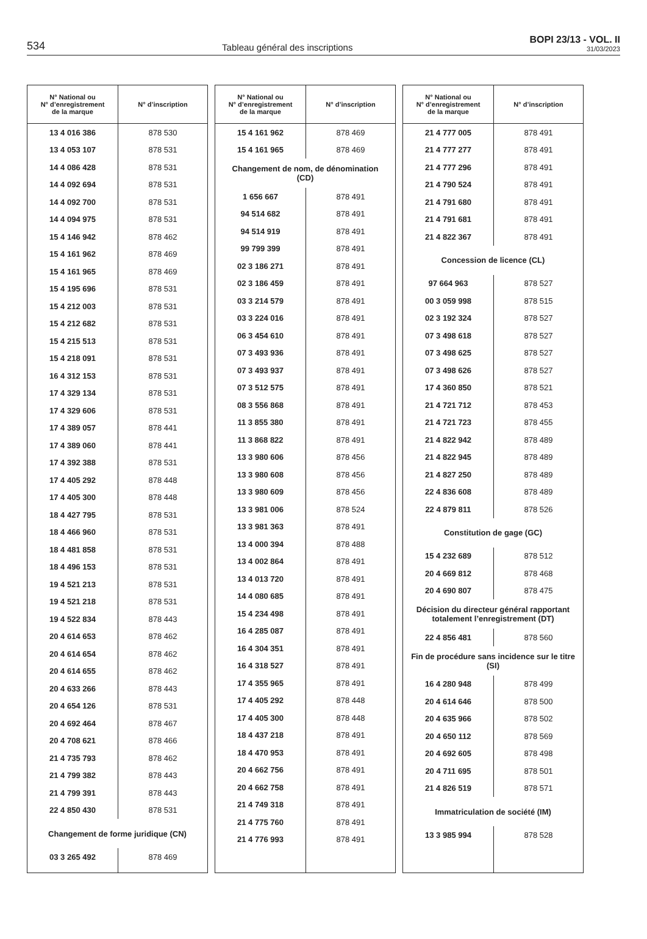534 Tableau général des inscriptions BOPI 23/13 - VOL. II
31/03/2023
| N° National ou N° d’enregistrement de la marque | N° d’inscription |
| --- | --- |
| 13 4 016 386 | 878 530 |
| 13 4 053 107 | 878 531 |
| 14 4 086 428 | 878 531 |
| 14 4 092 694 | 878 531 |
| 14 4 092 700 | 878 531 |
| 14 4 094 975 | 878 531 |
| 15 4 146 942 | 878 462 |
| 15 4 161 962 | 878 469 |
| 15 4 161 965 | 878 469 |
| 15 4 195 696 | 878 531 |
| 15 4 212 003 | 878 531 |
| 15 4 212 682 | 878 531 |
| 15 4 215 513 | 878 531 |
| 15 4 218 091 | 878 531 |
| 16 4 312 153 | 878 531 |
| 17 4 329 134 | 878 531 |
| 17 4 329 606 | 878 531 |
| 17 4 389 057 | 878 441 |
| 17 4 389 060 | 878 441 |
| 17 4 392 388 | 878 531 |
| 17 4 405 292 | 878 448 |
| 17 4 405 300 | 878 448 |
| 18 4 427 795 | 878 531 |
| 18 4 466 960 | 878 531 |
| 18 4 481 858 | 878 531 |
| 18 4 496 153 | 878 531 |
| 19 4 521 213 | 878 531 |
| 19 4 521 218 | 878 531 |
| 19 4 522 834 | 878 443 |
| 20 4 614 653 | 878 462 |
| 20 4 614 654 | 878 462 |
| 20 4 614 655 | 878 462 |
| 20 4 633 266 | 878 443 |
| 20 4 654 126 | 878 531 |
| 20 4 692 464 | 878 467 |
| 20 4 708 621 | 878 466 |
| 21 4 735 793 | 878 462 |
| 21 4 799 382 | 878 443 |
| 21 4 799 391 | 878 443 |
| 22 4 850 430 | 878 531 |
| Changement de forme juridique (CN) | |
| 03 3 265 492 | 878 469 |
| N° National ou N° d’enregistrement de la marque | N° d’inscription |
| --- | --- |
| 15 4 161 962 | 878 469 |
| 15 4 161 965 | 878 469 |
| Changement de nom, de dénomination (CD) | |
| 1 656 667 | 878 491 |
| 94 514 682 | 878 491 |
| 94 514 919 | 878 491 |
| 99 799 399 | 878 491 |
| 02 3 186 271 | 878 491 |
| 02 3 186 459 | 878 491 |
| 03 3 214 579 | 878 491 |
| 03 3 224 016 | 878 491 |
| 06 3 454 610 | 878 491 |
| 07 3 493 936 | 878 491 |
| 07 3 493 937 | 878 491 |
| 07 3 512 575 | 878 491 |
| 08 3 556 868 | 878 491 |
| 11 3 855 380 | 878 491 |
| 11 3 868 822 | 878 491 |
| 13 3 980 606 | 878 456 |
| 13 3 980 608 | 878 456 |
| 13 3 980 609 | 878 456 |
| 13 3 981 006 | 878 524 |
| 13 3 981 363 | 878 491 |
| 13 4 000 394 | 878 488 |
| 13 4 002 864 | 878 491 |
| 13 4 013 720 | 878 491 |
| 14 4 080 685 | 878 491 |
| 15 4 234 498 | 878 491 |
| 16 4 285 087 | 878 491 |
| 16 4 304 351 | 878 491 |
| 16 4 318 527 | 878 491 |
| 17 4 355 965 | 878 491 |
| 17 4 405 292 | 878 448 |
| 17 4 405 300 | 878 448 |
| 18 4 437 218 | 878 491 |
| 18 4 470 953 | 878 491 |
| 20 4 662 756 | 878 491 |
| 20 4 662 758 | 878 491 |
| 21 4 749 318 | 878 491 |
| 21 4 775 760 | 878 491 |
| 21 4 776 993 | 878 491 |
| N° National ou N° d’enregistrement de la marque | N° d’inscription |
| --- | --- |
| 21 4 777 005 | 878 491 |
| 21 4 777 277 | 878 491 |
| 21 4 777 296 | 878 491 |
| 21 4 790 524 | 878 491 |
| 21 4 791 680 | 878 491 |
| 21 4 791 681 | 878 491 |
| 21 4 822 367 | 878 491 |
| Concession de licence (CL) | |
| 97 664 963 | 878 527 |
| 00 3 059 998 | 878 515 |
| 02 3 192 324 | 878 527 |
| 07 3 498 618 | 878 527 |
| 07 3 498 625 | 878 527 |
| 07 3 498 626 | 878 527 |
| 17 4 360 850 | 878 521 |
| 21 4 721 712 | 878 453 |
| 21 4 721 723 | 878 455 |
| 21 4 822 942 | 878 489 |
| 21 4 822 945 | 878 489 |
| 21 4 827 250 | 878 489 |
| 22 4 836 608 | 878 489 |
| 22 4 879 811 | 878 526 |
| Constitution de gage (GC) | |
| 15 4 232 689 | 878 512 |
| 20 4 669 812 | 878 468 |
| 20 4 690 807 | 878 475 |
| Décision du directeur général rapportant totalement l’enregistrement (DT) | |
| 22 4 856 481 | 878 560 |
| Fin de procédure sans incidence sur le titre (SI) | |
| 16 4 280 948 | 878 499 |
| 20 4 614 646 | 878 500 |
| 20 4 635 966 | 878 502 |
| 20 4 650 112 | 878 569 |
| 20 4 692 605 | 878 498 |
| 20 4 711 695 | 878 501 |
| 21 4 826 519 | 878 571 |
| Immatriculation de société (IM) | |
| 13 3 985 994 | 878 528 |